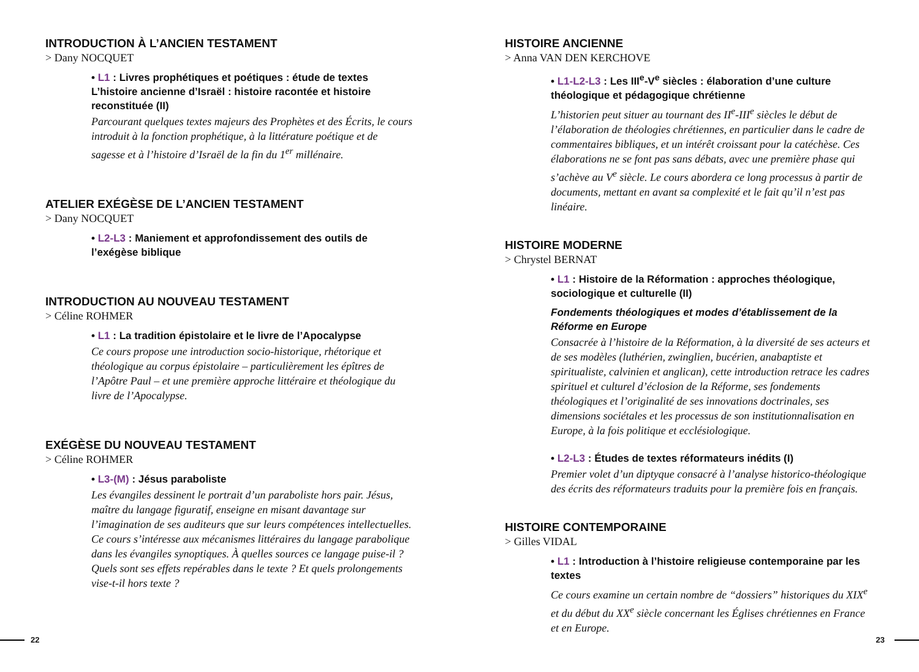INTRODUCTION À L’ANCIEN TESTAMENT
> Dany NOCQUET
• L1 : Livres prophétiques et poétiques : étude de textes
L’histoire ancienne d’Israël : histoire racontée et histoire reconstituée (II)
Parcourant quelques textes majeurs des Prophètes et des Écrits, le cours introduit à la fonction prophétique, à la littérature poétique et de sagesse et à l’histoire d’Israël de la fin du 1<sup>er</sup> millénaire.
ATELIER EXÉGÈSE DE L’ANCIEN TESTAMENT
> Dany NOCQUET
• L2-L3 : Maniement et approfondissement des outils de l’exégèse biblique
INTRODUCTION AU NOUVEAU TESTAMENT
> Céline ROHMER
• L1 : La tradition épistolaire et le livre de l’Apocalypse
Ce cours propose une introduction socio-historique, rhétorique et théologique au corpus épistolaire – particulièrement les épîtres de l’Apôtre Paul – et une première approche littéraire et théologique du livre de l’Apocalypse.
EXÉGÈSE DU NOUVEAU TESTAMENT
> Céline ROHMER
• L3-(M) : Jésus paraboliste
Les évangiles dessinent le portrait d’un paraboliste hors pair. Jésus, maître du langage figuratif, enseigne en misant davantage sur l’imagination de ses auditeurs que sur leurs compétences intellectuelles. Ce cours s’intéresse aux mécanismes littéraires du langage parabolique dans les évangiles synoptiques. À quelles sources ce langage puise-il ? Quels sont ses effets repérables dans le texte ? Et quels prolongements vise-t-il hors texte ?
HISTOIRE ANCIENNE
> Anna VAN DEN KERCHOVE
• L1-L2-L3 : Les III<sup>e</sup>-V<sup>e</sup> siècles : élaboration d’une culture théologique et pédagogique chrétienne
L’historien peut situer au tournant des II<sup>e</sup>-III<sup>e</sup> siècles le début de l’élaboration de théologies chrétiennes, en particulier dans le cadre de commentaires bibliques, et un intérêt croissant pour la catéchèse. Ces élaborations ne se font pas sans débats, avec une première phase qui s’achève au V<sup>e</sup> siècle. Le cours abordera ce long processus à partir de documents, mettant en avant sa complexité et le fait qu’il n’est pas linéaire.
HISTOIRE MODERNE
> Chrystel BERNAT
• L1 : Histoire de la Réformation : approches théologique, sociologique et culturelle (II)
Fondements théologiques et modes d’établissement de la Réforme en Europe
Consacrée à l’histoire de la Réformation, à la diversité de ses acteurs et de ses modèles (luthérien, zwinglien, bucérien, anabaptiste et spiritualiste, calvinien et anglican), cette introduction retrace les cadres spirituel et culturel d’éclosion de la Réforme, ses fondements théologiques et l’originalité de ses innovations doctrinales, ses dimensions sociétales et les processus de son institutionnalisation en Europe, à la fois politique et ecclésiologique.
• L2-L3 : Études de textes réformateurs inédits (I)
Premier volet d’un diptyque consacré à l’analyse historico-théologique des écrits des réformateurs traduits pour la première fois en français.
HISTOIRE CONTEMPORAINE
> Gilles VIDAL
• L1 : Introduction à l’histoire religieuse contemporaine par les textes
Ce cours examine un certain nombre de “dossiers” historiques du XIX<sup>e</sup> et du début du XX<sup>e</sup> siècle concernant les Églises chrétiennes en France et en Europe.
22 23